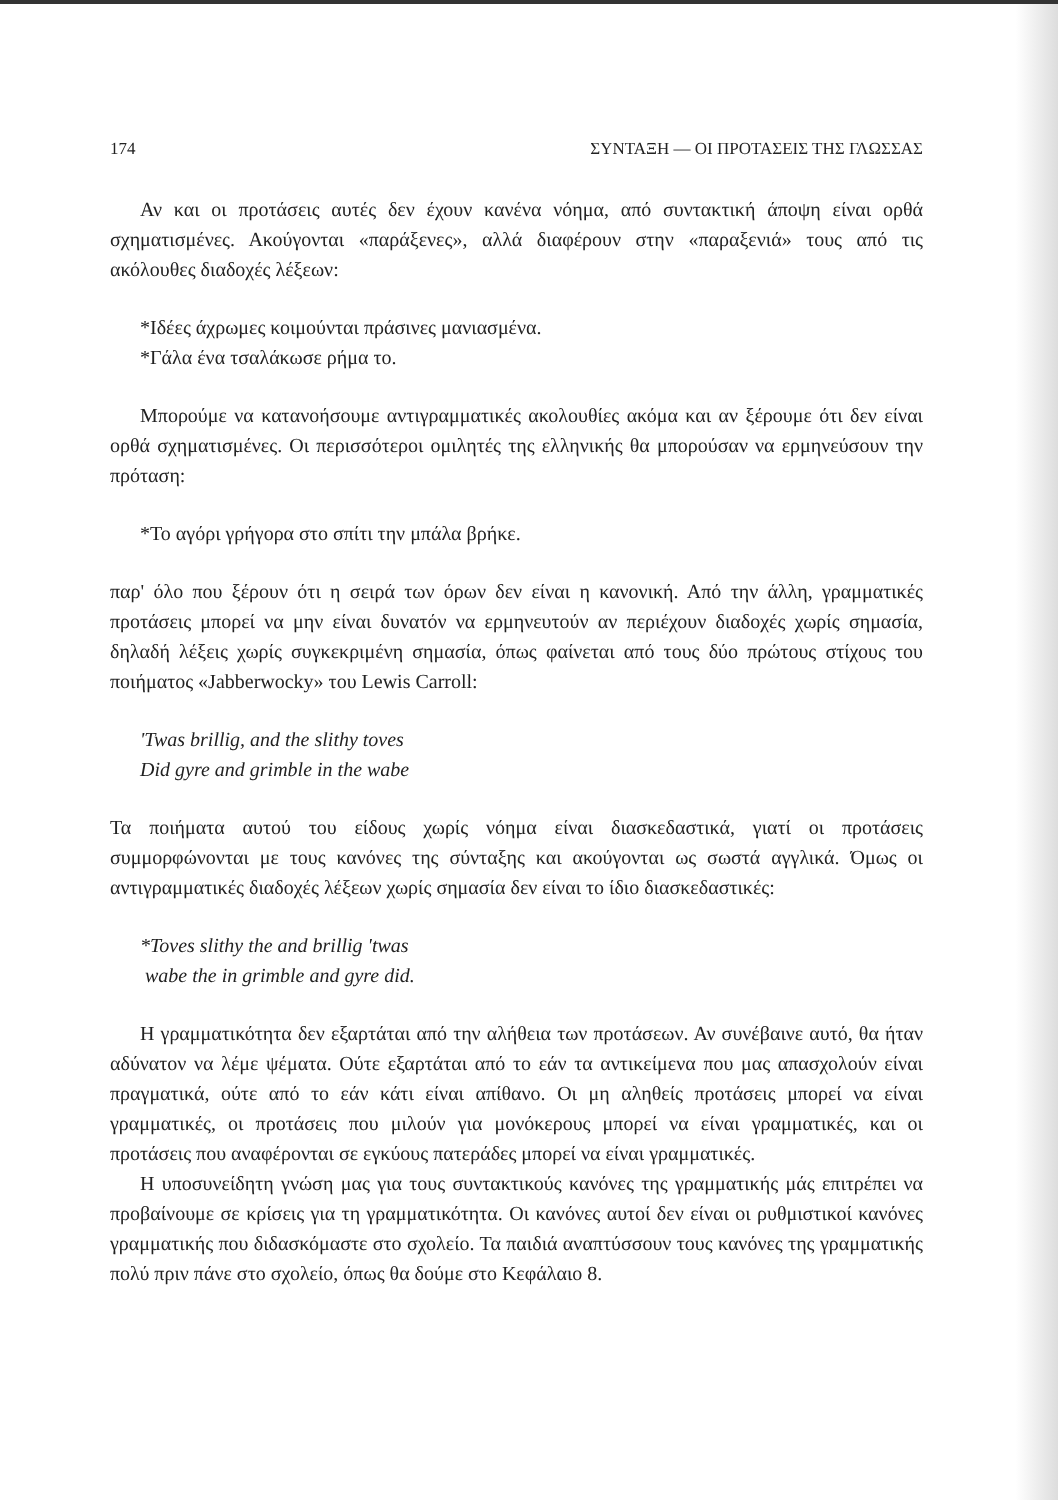174 ΣΥΝΤΑΞΗ — ΟΙ ΠΡΟΤΑΣΕΙΣ ΤΗΣ ΓΛΩΣΣΑΣ
Αν και οι προτάσεις αυτές δεν έχουν κανένα νόημα, από συντακτική άποψη είναι ορθά σχηματισμένες. Ακούγονται «παράξενες», αλλά διαφέρουν στην «παραξενιά» τους από τις ακόλουθες διαδοχές λέξεων:
*Ιδέες άχρωμες κοιμούνται πράσινες μανιασμένα.
*Γάλα ένα τσαλάκωσε ρήμα το.
Μπορούμε να κατανοήσουμε αντιγραμματικές ακολουθίες ακόμα και αν ξέρουμε ότι δεν είναι ορθά σχηματισμένες. Οι περισσότεροι ομιλητές της ελληνικής θα μπορούσαν να ερμηνεύσουν την πρόταση:
*Το αγόρι γρήγορα στο σπίτι την μπάλα βρήκε.
παρ' όλο που ξέρουν ότι η σειρά των όρων δεν είναι η κανονική. Από την άλλη, γραμματικές προτάσεις μπορεί να μην είναι δυνατόν να ερμηνευτούν αν περιέχουν διαδοχές χωρίς σημασία, δηλαδή λέξεις χωρίς συγκεκριμένη σημασία, όπως φαίνεται από τους δύο πρώτους στίχους του ποιήματος «Jabberwocky» του Lewis Carroll:
'Twas brillig, and the slithy toves
Did gyre and grimble in the wabe
Τα ποιήματα αυτού του είδους χωρίς νόημα είναι διασκεδαστικά, γιατί οι προτάσεις συμμορφώνονται με τους κανόνες της σύνταξης και ακούγονται ως σωστά αγγλικά. Όμως οι αντιγραμματικές διαδοχές λέξεων χωρίς σημασία δεν είναι το ίδιο διασκεδαστικές:
*Toves slithy the and brillig 'twas
wabe the in grimble and gyre did.
Η γραμματικότητα δεν εξαρτάται από την αλήθεια των προτάσεων. Αν συνέβαινε αυτό, θα ήταν αδύνατον να λέμε ψέματα. Ούτε εξαρτάται από το εάν τα αντικείμενα που μας απασχολούν είναι πραγματικά, ούτε από το εάν κάτι είναι απίθανο. Οι μη αληθείς προτάσεις μπορεί να είναι γραμματικές, οι προτάσεις που μιλούν για μονόκερους μπορεί να είναι γραμματικές, και οι προτάσεις που αναφέρονται σε εγκύους πατεράδες μπορεί να είναι γραμματικές.
Η υποσυνείδητη γνώση μας για τους συντακτικούς κανόνες της γραμματικής μάς επιτρέπει να προβαίνουμε σε κρίσεις για τη γραμματικότητα. Οι κανόνες αυτοί δεν είναι οι ρυθμιστικοί κανόνες γραμματικής που διδασκόμαστε στο σχολείο. Τα παιδιά αναπτύσσουν τους κανόνες της γραμματικής πολύ πριν πάνε στο σχολείο, όπως θα δούμε στο Κεφάλαιο 8.